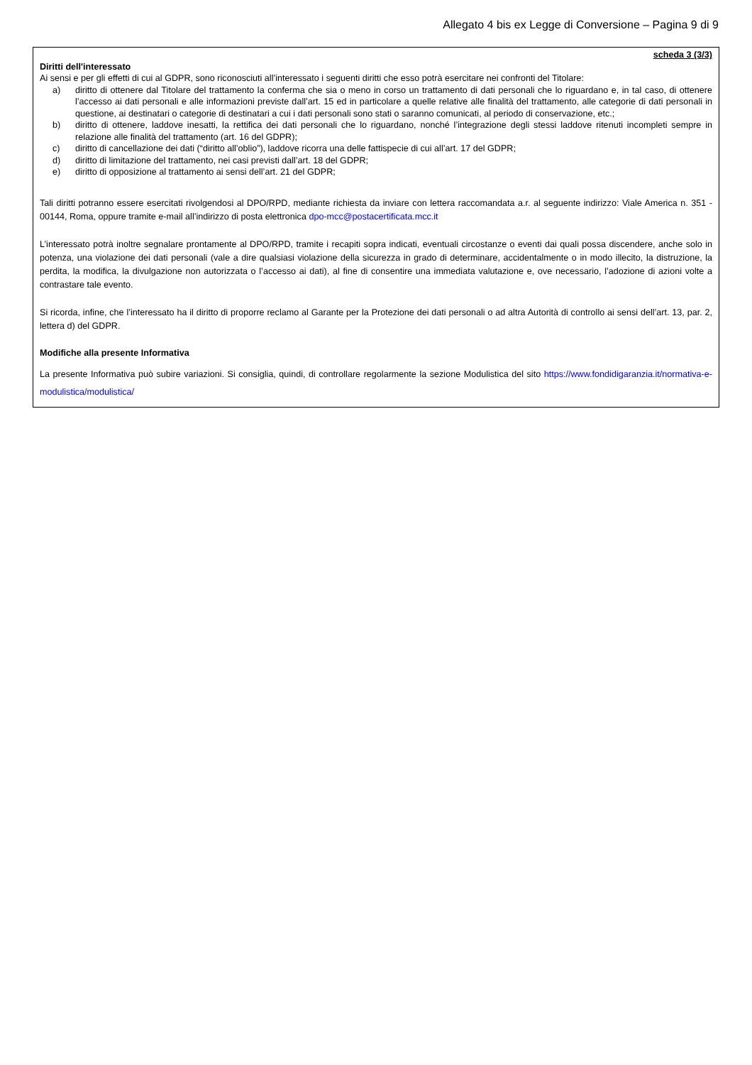Allegato 4 bis ex Legge di Conversione – Pagina 9 di 9
scheda 3 (3/3)
Diritti dell'interessato
Ai sensi e per gli effetti di cui al GDPR, sono riconosciuti all’interessato i seguenti diritti che esso potrà esercitare nei confronti del Titolare:
a) diritto di ottenere dal Titolare del trattamento la conferma che sia o meno in corso un trattamento di dati personali che lo riguardano e, in tal caso, di ottenere l’accesso ai dati personali e alle informazioni previste dall’art. 15 ed in particolare a quelle relative alle finalità del trattamento, alle categorie di dati personali in questione, ai destinatari o categorie di destinatari a cui i dati personali sono stati o saranno comunicati, al periodo di conservazione, etc.;
b) diritto di ottenere, laddove inesatti, la rettifica dei dati personali che lo riguardano, nonché l’integrazione degli stessi laddove ritenuti incompleti sempre in relazione alle finalità del trattamento (art. 16 del GDPR);
c) diritto di cancellazione dei dati (“diritto all’oblio”), laddove ricorra una delle fattispecie di cui all’art. 17 del GDPR;
d) diritto di limitazione del trattamento, nei casi previsti dall’art. 18 del GDPR;
e) diritto di opposizione al trattamento ai sensi dell’art. 21 del GDPR;
Tali diritti potranno essere esercitati rivolgendosi al DPO/RPD, mediante richiesta da inviare con lettera raccomandata a.r. al seguente indirizzo: Viale America n. 351 - 00144, Roma, oppure tramite e-mail all’indirizzo di posta elettronica dpo-mcc@postacertificata.mcc.it
L’interessato potrà inoltre segnalare prontamente al DPO/RPD, tramite i recapiti sopra indicati, eventuali circostanze o eventi dai quali possa discendere, anche solo in potenza, una violazione dei dati personali (vale a dire qualsiasi violazione della sicurezza in grado di determinare, accidentalmente o in modo illecito, la distruzione, la perdita, la modifica, la divulgazione non autorizzata o l’accesso ai dati), al fine di consentire una immediata valutazione e, ove necessario, l’adozione di azioni volte a contrastare tale evento.
Si ricorda, infine, che l’interessato ha il diritto di proporre reclamo al Garante per la Protezione dei dati personali o ad altra Autorità di controllo ai sensi dell’art. 13, par. 2, lettera d) del GDPR.
Modifiche alla presente Informativa
La presente Informativa può subire variazioni. Si consiglia, quindi, di controllare regolarmente la sezione Modulistica del sito https://www.fondidigaranzia.it/normativa-e-modulistica/modulistica/